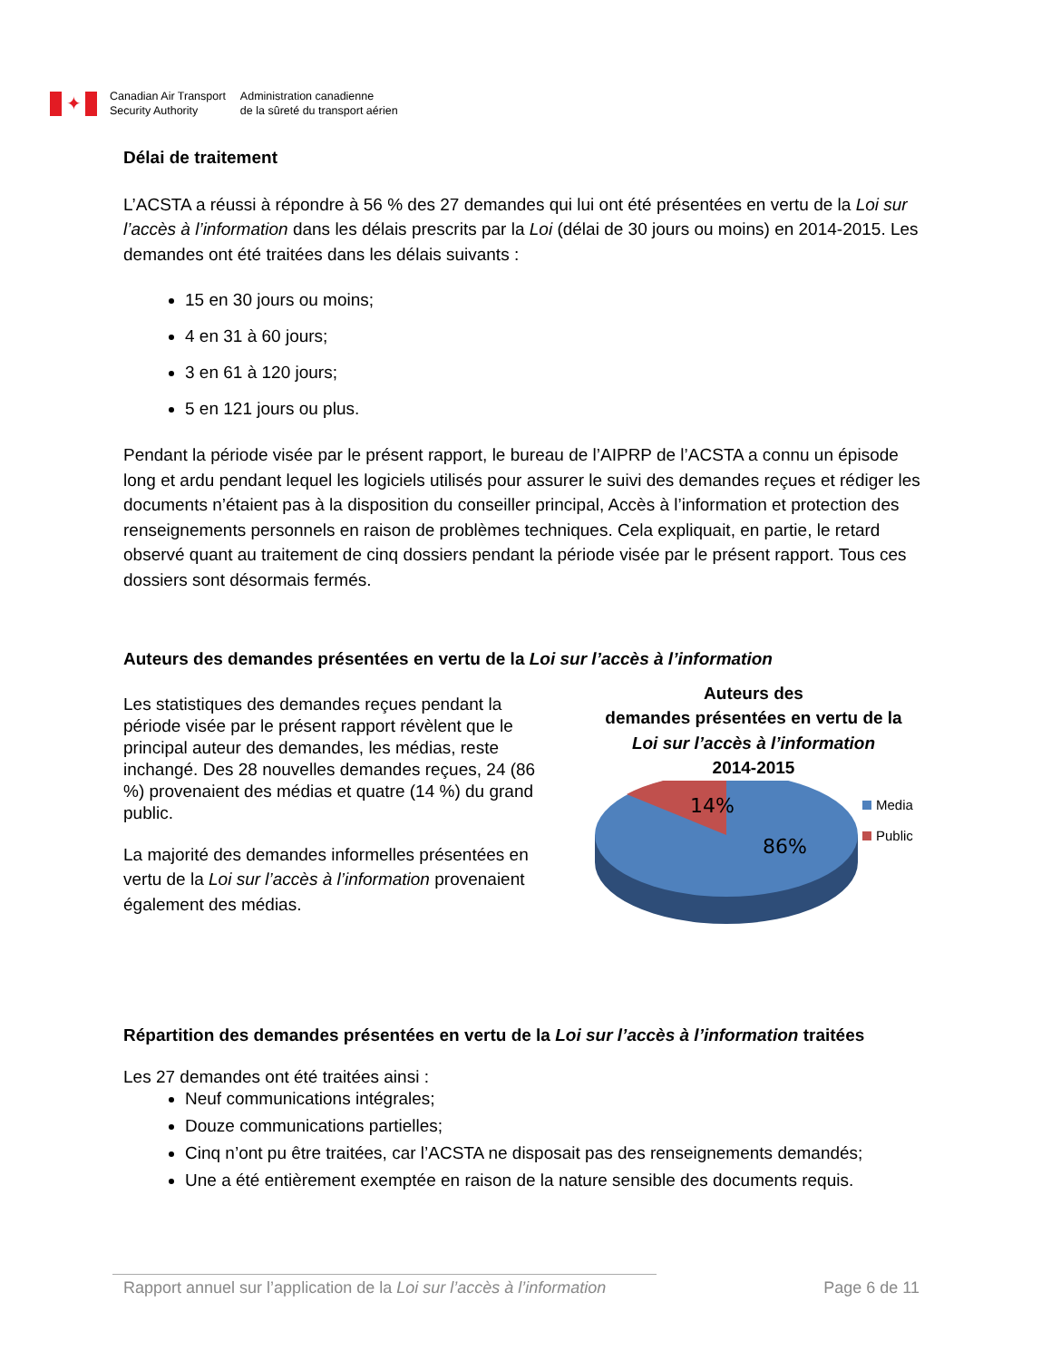✦
Canadian Air Transport
Security Authority
Administration canadienne
de la sûreté du transport aérien
Délai de traitement
L’ACSTA a réussi à répondre à 56 % des 27 demandes qui lui ont été présentées en vertu de la Loi sur l’accès à l’information dans les délais prescrits par la Loi (délai de 30 jours ou moins) en 2014-2015. Les demandes ont été traitées dans les délais suivants :
15 en 30 jours ou moins;
4 en 31 à 60 jours;
3 en 61 à 120 jours;
5 en 121 jours ou plus.
Pendant la période visée par le présent rapport, le bureau de l’AIPRP de l’ACSTA a connu un épisode long et ardu pendant lequel les logiciels utilisés pour assurer le suivi des demandes reçues et rédiger les documents n’étaient pas à la disposition du conseiller principal, Accès à l’information et protection des renseignements personnels en raison de problèmes techniques. Cela expliquait, en partie, le retard observé quant au traitement de cinq dossiers pendant la période visée par le présent rapport. Tous ces dossiers sont désormais fermés.
Auteurs des demandes présentées en vertu de la Loi sur l’accès à l’information
Les statistiques des demandes reçues pendant la période visée par le présent rapport révèlent que le principal auteur des demandes, les médias, reste inchangé. Des 28 nouvelles demandes reçues, 24 (86 %) provenaient des médias et quatre (14 %) du grand public.
La majorité des demandes informelles présentées en vertu de la Loi sur l’accès à l’information provenaient également des médias.
Auteurs des
demandes présentées en vertu de la
Loi sur l’accès à l’information
2014-2015
14%
86%
Media
Public
Répartition des demandes présentées en vertu de la Loi sur l’accès à l’information traitées
Les 27 demandes ont été traitées ainsi :
Neuf communications intégrales;
Douze communications partielles;
Cinq n’ont pu être traitées, car l’ACSTA ne disposait pas des renseignements demandés;
Une a été entièrement exemptée en raison de la nature sensible des documents requis.
Rapport annuel sur l’application de la Loi sur l’accès à l’information Page 6 de 11